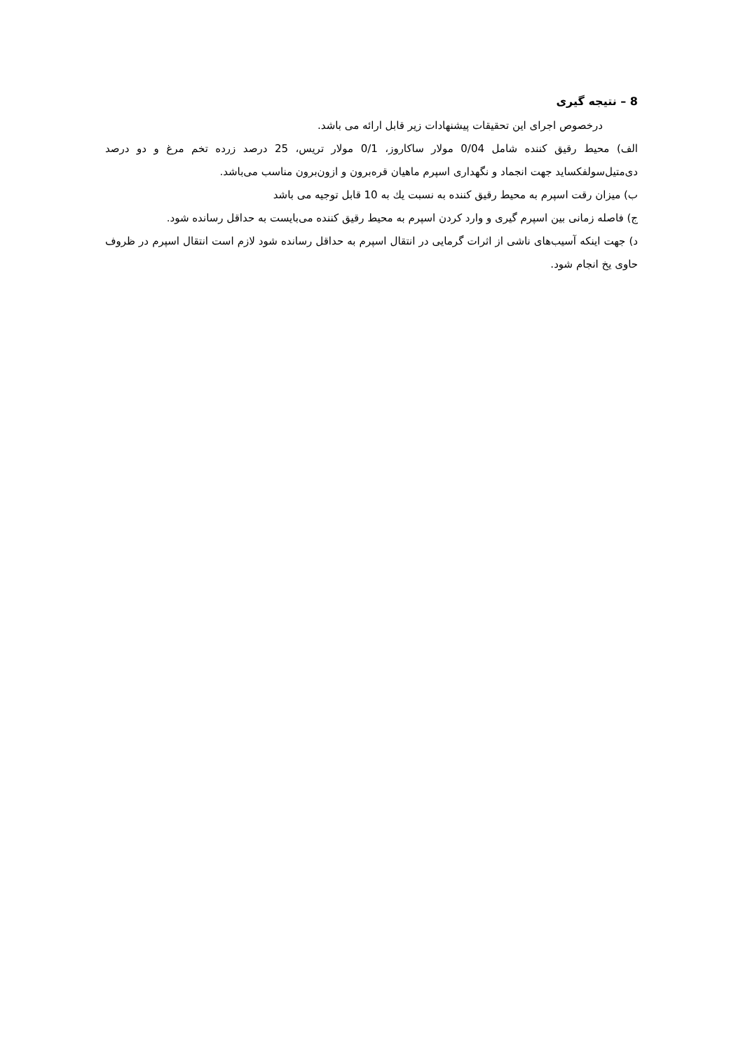8 – نتیجه گیری
درخصوص اجرای این تحقیقات پیشنهادات زیر قابل ارائه می باشد.
الف) محیط رقیق کننده شامل 0/04 مولار ساکاروز، 0/1 مولار تریس، 25 درصد زرده تخم مرغ و دو درصد دی‌متیل‌سولفکساید جهت انجماد و نگهداری اسپرم ماهیان قره‌برون و ازون‌برون مناسب می‌باشد.
ب) میزان رقت اسپرم به محیط رقیق کننده به نسبت یك به 10 قابل توجیه می باشد
ج) فاصله زمانی بین اسپرم گیری و وارد کردن اسپرم به محیط رقیق کننده می‌بایست به حداقل رسانده شود.
د) جهت اینکه آسیب‌های ناشی از اثرات گرمایی در انتقال اسپرم به حداقل رسانده شود لازم است انتقال اسپرم در ظروف حاوی یخ انجام شود.